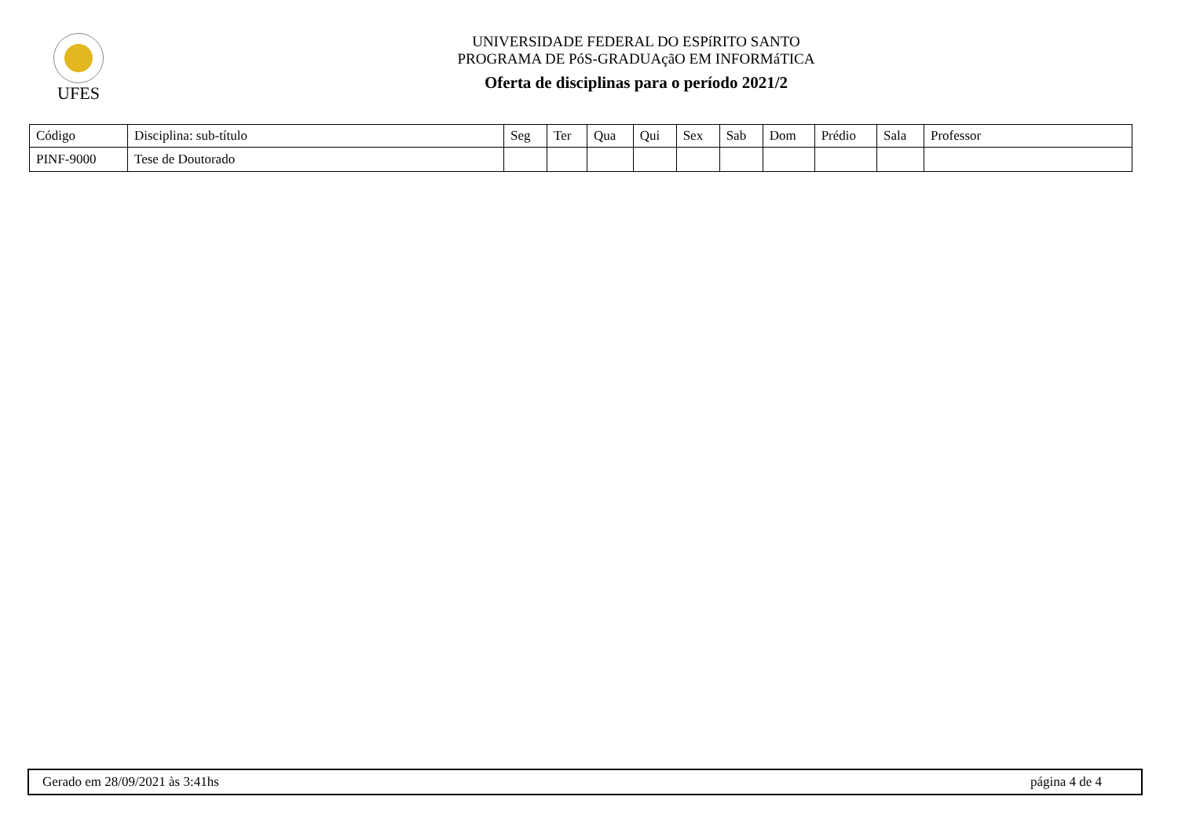UFES
UNIVERSIDADE FEDERAL DO ESPíRITO SANTO
PROGRAMA DE PóS-GRADUAçãO EM INFORMáTICA
Oferta de disciplinas para o período 2021/2
| Código | Disciplina: sub-título | Seg | Ter | Qua | Qui | Sex | Sab | Dom | Prédio | Sala | Professor |
| --- | --- | --- | --- | --- | --- | --- | --- | --- | --- | --- | --- |
| PINF-9000 | Tese de Doutorado | | | | | | | | | | |
Gerado em 28/09/2021 às 3:41hs página 4 de 4